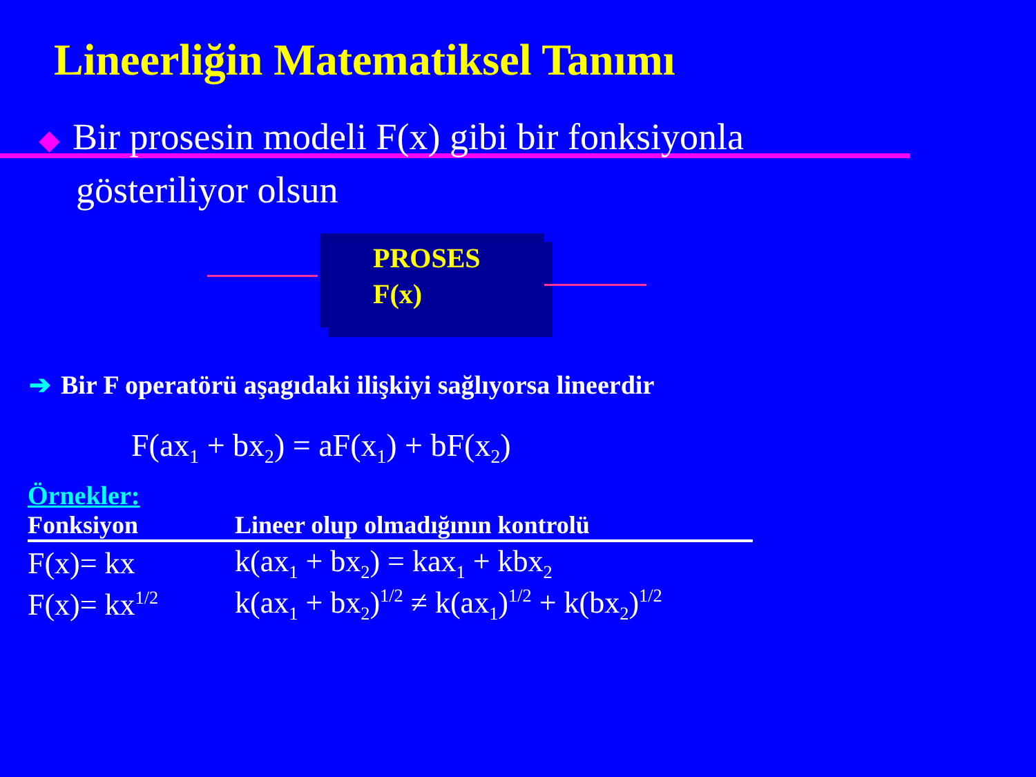Lineerliğin Matematiksel Tanımı
◆ Bir prosesin modeli F(x) gibi bir fonksiyonla
gösteriliyor olsun
PROSES
F(x)
➔ Bir F operatörü aşagıdaki ilişkiyi sağlıyorsa lineerdir
F(ax<sub>1</sub> + bx<sub>2</sub>) = aF(x<sub>1</sub>) + bF(x<sub>2</sub>)
Örnekler:
| Fonksiyon | Lineer olup olmadığının kontrolü |
| --- | --- |
| F(x)= kx | k(ax<sub>1</sub> + bx<sub>2</sub>) = kax<sub>1</sub> + kbx<sub>2</sub> |
| F(x)= kx<sup>1/2</sup> | k(ax<sub>1</sub> + bx<sub>2</sub>)<sup>1/2</sup> ≠ k(ax<sub>1</sub>)<sup>1/2</sup> + k(bx<sub>2</sub>)<sup>1/2</sup> |